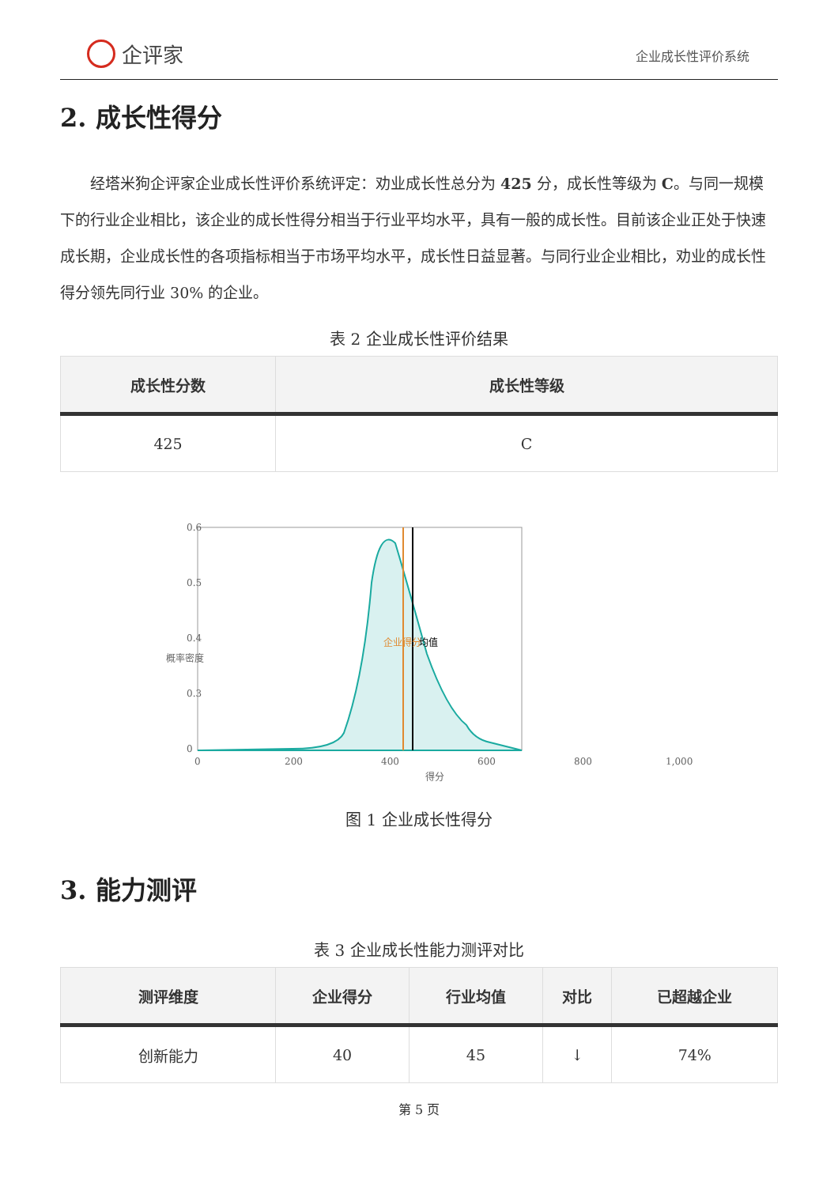企评家
企业成长性评价系统
2. 成长性得分
经塔米狗企评家企业成长性评价系统评定：劝业成长性总分为 425 分，成长性等级为 C。与同一规模下的行业企业相比，该企业的成长性得分相当于行业平均水平，具有一般的成长性。目前该企业正处于快速成长期，企业成长性的各项指标相当于市场平均水平，成长性日益显著。与同行业企业相比，劝业的成长性得分领先同行业 30% 的企业。
表 2 企业成长性评价结果
| 成长性分数 | 成长性等级 |
| --- | --- |
| 425 | C |
0.6
0.5
0.4
0.3
0
0
200
400
600
800
1,000
得分
概率密度
企业得分
均值
图 1 企业成长性得分
3. 能力测评
表 3 企业成长性能力测评对比
| 测评维度 | 企业得分 | 行业均值 | 对比 | 已超越企业 |
| --- | --- | --- | --- | --- |
| 创新能力 | 40 | 45 | ↓ | 74% |
第 5 页